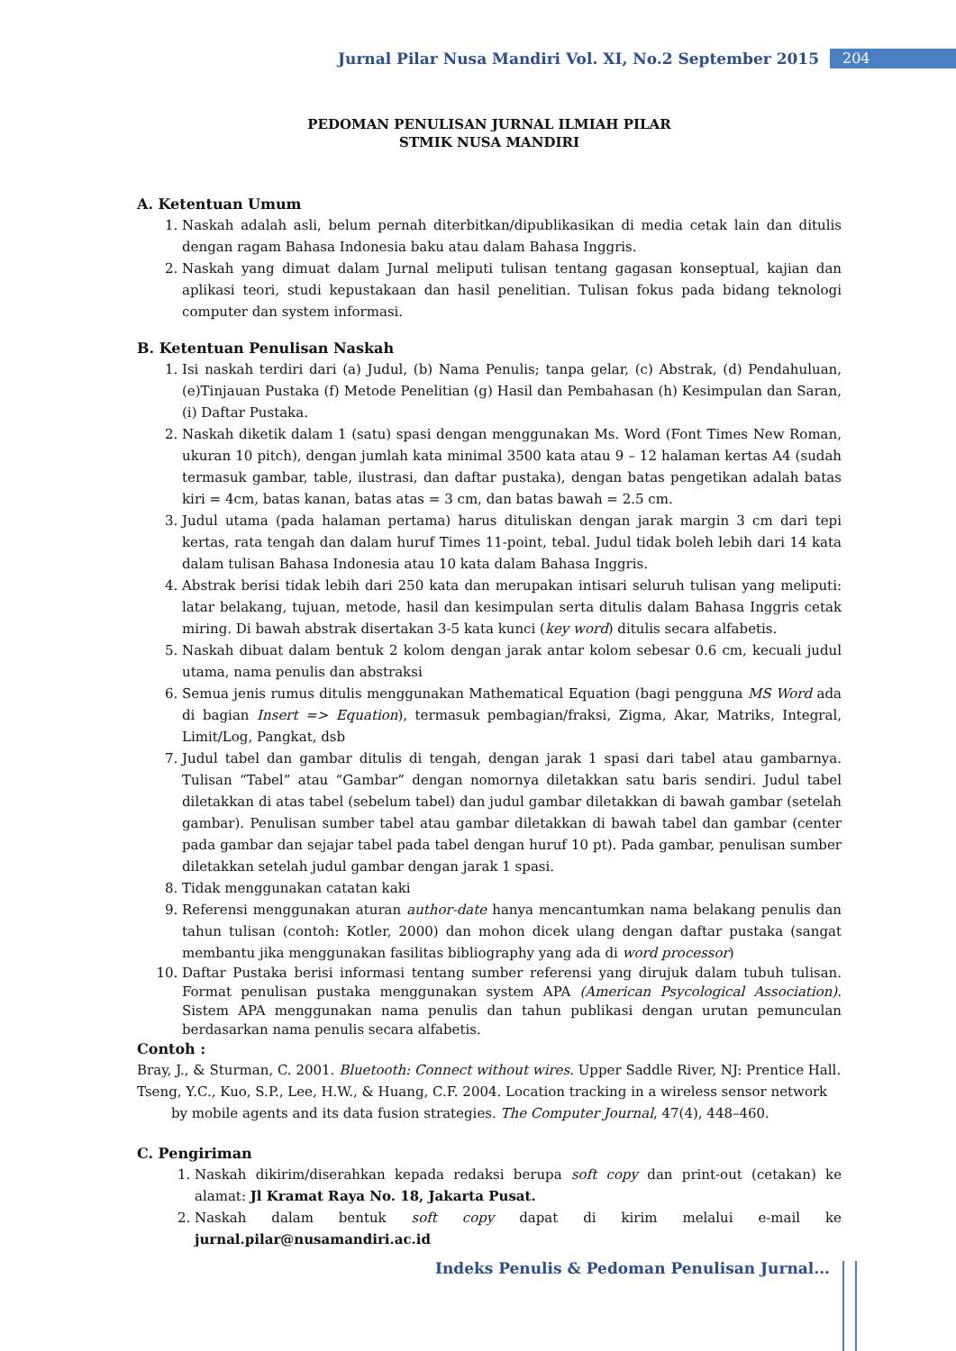Jurnal Pilar Nusa Mandiri Vol. XI, No.2 September 2015 204
PEDOMAN PENULISAN JURNAL ILMIAH PILAR
STMIK NUSA MANDIRI
A. Ketentuan Umum
1. Naskah adalah asli, belum pernah diterbitkan/dipublikasikan di media cetak lain dan ditulis dengan ragam Bahasa Indonesia baku atau dalam Bahasa Inggris.
2. Naskah yang dimuat dalam Jurnal meliputi tulisan tentang gagasan konseptual, kajian dan aplikasi teori, studi kepustakaan dan hasil penelitian. Tulisan fokus pada bidang teknologi computer dan system informasi.
B. Ketentuan Penulisan Naskah
1. Isi naskah terdiri dari (a) Judul, (b) Nama Penulis; tanpa gelar, (c) Abstrak, (d) Pendahuluan, (e)Tinjauan Pustaka (f) Metode Penelitian (g) Hasil dan Pembahasan (h) Kesimpulan dan Saran, (i) Daftar Pustaka.
2. Naskah diketik dalam 1 (satu) spasi dengan menggunakan Ms. Word (Font Times New Roman, ukuran 10 pitch), dengan jumlah kata minimal 3500 kata atau 9 – 12 halaman kertas A4 (sudah termasuk gambar, table, ilustrasi, dan daftar pustaka), dengan batas pengetikan adalah batas kiri = 4cm, batas kanan, batas atas = 3 cm, dan batas bawah = 2.5 cm.
3. Judul utama (pada halaman pertama) harus dituliskan dengan jarak margin 3 cm dari tepi kertas, rata tengah dan dalam huruf Times 11-point, tebal. Judul tidak boleh lebih dari 14 kata dalam tulisan Bahasa Indonesia atau 10 kata dalam Bahasa Inggris.
4. Abstrak berisi tidak lebih dari 250 kata dan merupakan intisari seluruh tulisan yang meliputi: latar belakang, tujuan, metode, hasil dan kesimpulan serta ditulis dalam Bahasa Inggris cetak miring. Di bawah abstrak disertakan 3-5 kata kunci (key word) ditulis secara alfabetis.
5. Naskah dibuat dalam bentuk 2 kolom dengan jarak antar kolom sebesar 0.6 cm, kecuali judul utama, nama penulis dan abstraksi
6. Semua jenis rumus ditulis menggunakan Mathematical Equation (bagi pengguna MS Word ada di bagian Insert => Equation), termasuk pembagian/fraksi, Zigma, Akar, Matriks, Integral, Limit/Log, Pangkat, dsb
7. Judul tabel dan gambar ditulis di tengah, dengan jarak 1 spasi dari tabel atau gambarnya. Tulisan “Tabel” atau “Gambar” dengan nomornya diletakkan satu baris sendiri. Judul tabel diletakkan di atas tabel (sebelum tabel) dan judul gambar diletakkan di bawah gambar (setelah gambar). Penulisan sumber tabel atau gambar diletakkan di bawah tabel dan gambar (center pada gambar dan sejajar tabel pada tabel dengan huruf 10 pt). Pada gambar, penulisan sumber diletakkan setelah judul gambar dengan jarak 1 spasi.
8. Tidak menggunakan catatan kaki
9. Referensi menggunakan aturan author-date hanya mencantumkan nama belakang penulis dan tahun tulisan (contoh: Kotler, 2000) dan mohon dicek ulang dengan daftar pustaka (sangat membantu jika menggunakan fasilitas bibliography yang ada di word processor)
10. Daftar Pustaka berisi informasi tentang sumber referensi yang dirujuk dalam tubuh tulisan. Format penulisan pustaka menggunakan system APA (American Psycological Association). Sistem APA menggunakan nama penulis dan tahun publikasi dengan urutan pemunculan berdasarkan nama penulis secara alfabetis.
Contoh :
Bray, J., & Sturman, C. 2001. Bluetooth: Connect without wires. Upper Saddle River, NJ: Prentice Hall.
Tseng, Y.C., Kuo, S.P., Lee, H.W., & Huang, C.F. 2004. Location tracking in a wireless sensor network by mobile agents and its data fusion strategies. The Computer Journal, 47(4), 448–460.
C. Pengiriman
1. Naskah dikirim/diserahkan kepada redaksi berupa soft copy dan print-out (cetakan) ke alamat: Jl Kramat Raya No. 18, Jakarta Pusat.
2. Naskah dalam bentuk soft copy dapat di kirim melalui e-mail ke jurnal.pilar@nusamandiri.ac.id
Indeks Penulis & Pedoman Penulisan Jurnal...